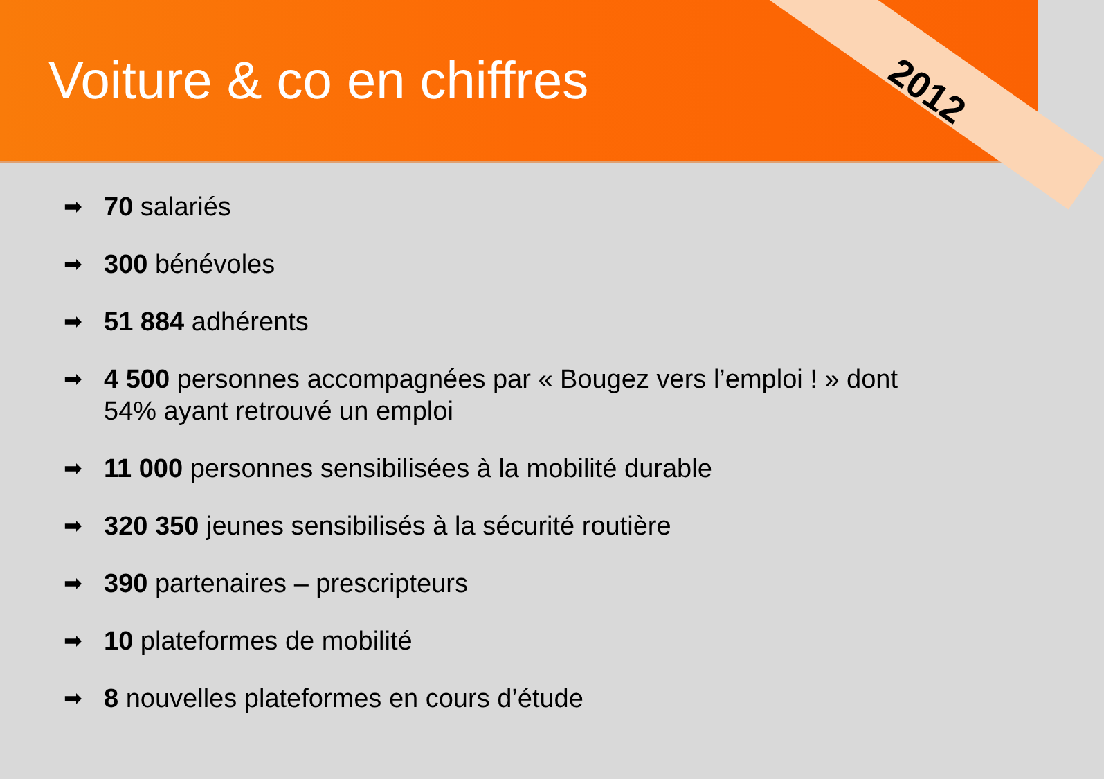Voiture & co en chiffres
2012
➡ 70 salariés
➡ 300 bénévoles
➡ 51 884 adhérents
➡ 4 500 personnes accompagnées par « Bougez vers l’emploi ! » dont 54% ayant retrouvé un emploi
➡ 11 000 personnes sensibilisées à la mobilité durable
➡ 320 350 jeunes sensibilisés à la sécurité routière
➡ 390 partenaires – prescripteurs
➡ 10 plateformes de mobilité
➡ 8 nouvelles plateformes en cours d’étude